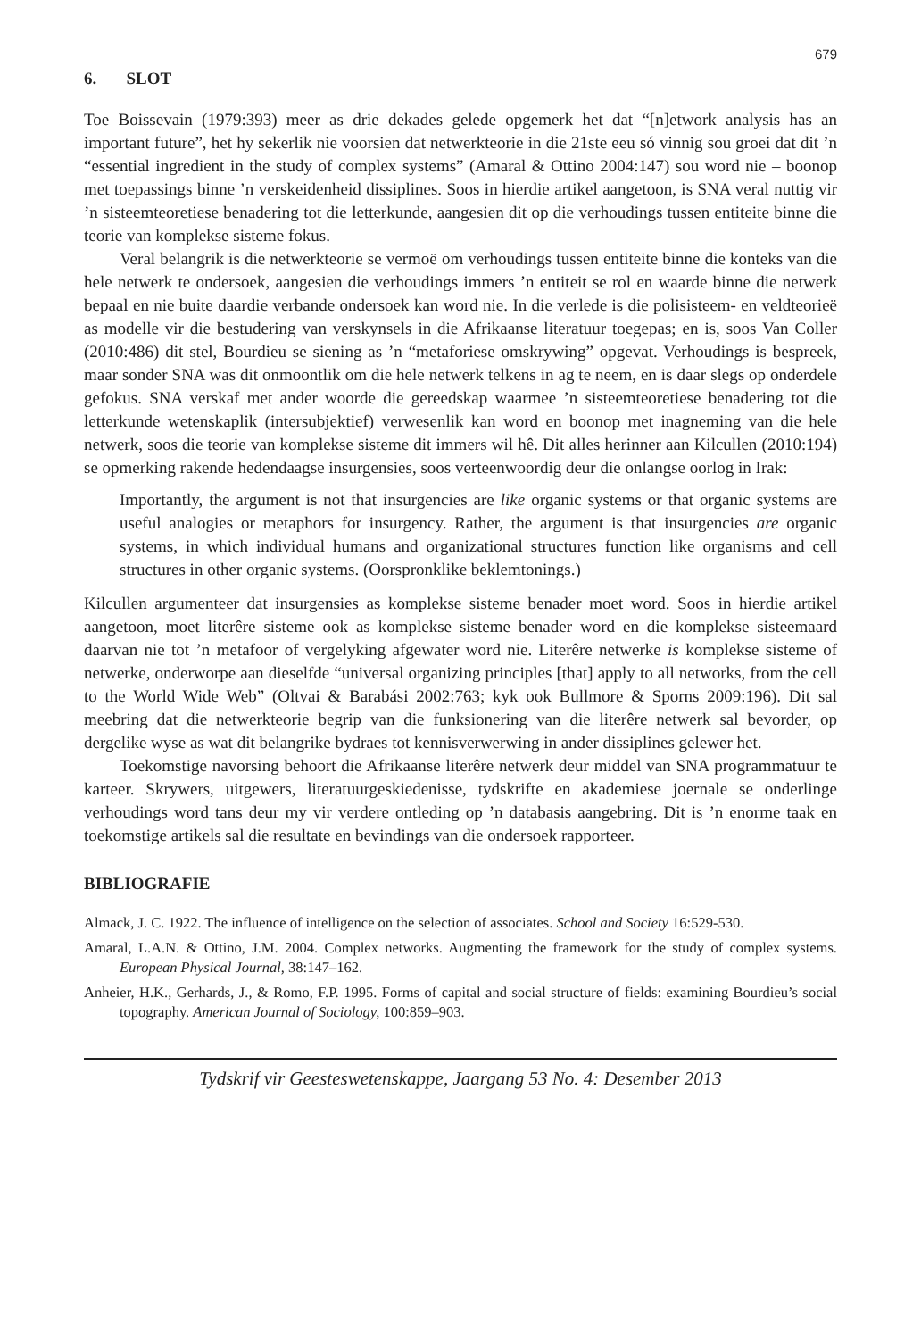679
6. SLOT
Toe Boissevain (1979:393) meer as drie dekades gelede opgemerk het dat “[n]etwork analysis has an important future”, het hy sekerlik nie voorsien dat netwerkteorie in die 21ste eeu só vinnig sou groei dat dit ’n “essential ingredient in the study of complex systems” (Amaral & Ottino 2004:147) sou word nie – boonop met toepassings binne ’n verskeidenheid dissiplines. Soos in hierdie artikel aangetoon, is SNA veral nuttig vir ’n sisteemteoretiese benadering tot die letterkunde, aangesien dit op die verhoudings tussen entiteite binne die teorie van komplekse sisteme fokus.
Veral belangrik is die netwerkteorie se vermoë om verhoudings tussen entiteite binne die konteks van die hele netwerk te ondersoek, aangesien die verhoudings immers ’n entiteit se rol en waarde binne die netwerk bepaal en nie buite daardie verbande ondersoek kan word nie. In die verlede is die polisisteem- en veldteorieë as modelle vir die bestudering van verskynsels in die Afrikaanse literatuur toegepas; en is, soos Van Coller (2010:486) dit stel, Bourdieu se siening as ’n “metaforiese omskrywing” opgevat. Verhoudings is bespreek, maar sonder SNA was dit onmoontlik om die hele netwerk telkens in ag te neem, en is daar slegs op onderdele gefokus. SNA verskaf met ander woorde die gereedskap waarmee ’n sisteemteoretiese benadering tot die letterkunde wetenskaplik (intersubjektief) verwesenlik kan word en boonop met inagneming van die hele netwerk, soos die teorie van komplekse sisteme dit immers wil hê. Dit alles herinner aan Kilcullen (2010:194) se opmerking rakende hedendaagse insurgensies, soos verteenwoordig deur die onlangse oorlog in Irak:
Importantly, the argument is not that insurgencies are like organic systems or that organic systems are useful analogies or metaphors for insurgency. Rather, the argument is that insurgencies are organic systems, in which individual humans and organizational structures function like organisms and cell structures in other organic systems. (Oorspronklike beklemtonings.)
Kilcullen argumenteer dat insurgensies as komplekse sisteme benader moet word. Soos in hierdie artikel aangetoon, moet literêre sisteme ook as komplekse sisteme benader word en die komplekse sisteemaard daarvan nie tot ’n metafoor of vergelyking afgewater word nie. Literêre netwerke is komplekse sisteme of netwerke, onderworpe aan dieselfde “universal organizing principles [that] apply to all networks, from the cell to the World Wide Web” (Oltvai & Barabási 2002:763; kyk ook Bullmore & Sporns 2009:196). Dit sal meebring dat die netwerkteorie begrip van die funksionering van die literêre netwerk sal bevorder, op dergelike wyse as wat dit belangrike bydraes tot kennisverwerwing in ander dissiplines gelewer het.
Toekomstige navorsing behoort die Afrikaanse literêre netwerk deur middel van SNA programmatuur te karteer. Skrywers, uitgewers, literatuurgeskiedenisse, tydskrifte en akademiese joernale se onderlinge verhoudings word tans deur my vir verdere ontleding op ’n databasis aangebring. Dit is ’n enorme taak en toekomstige artikels sal die resultate en bevindings van die ondersoek rapporteer.
BIBLIOGRAFIE
Almack, J. C. 1922. The influence of intelligence on the selection of associates. School and Society 16:529-530.
Amaral, L.A.N. & Ottino, J.M. 2004. Complex networks. Augmenting the framework for the study of complex systems. European Physical Journal, 38:147–162.
Anheier, H.K., Gerhards, J., & Romo, F.P. 1995. Forms of capital and social structure of fields: examining Bourdieu’s social topography. American Journal of Sociology, 100:859–903.
Tydskrif vir Geesteswetenskappe, Jaargang 53 No. 4: Desember 2013